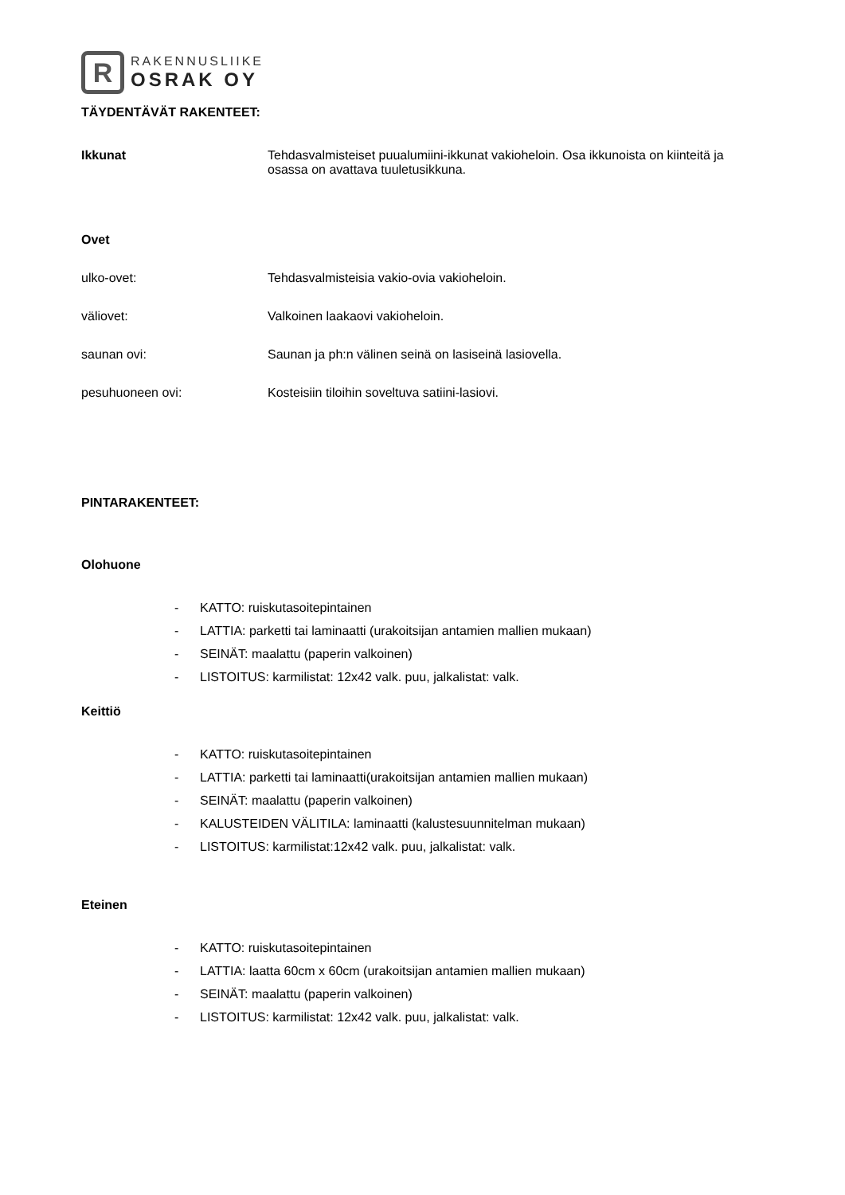R
RAKENNUSLIIKE
OSRAK OY
TÄYDENTÄVÄT RAKENTEET:
Ikkunat Tehdasvalmisteiset puualumiini-ikkunat vakioheloin. Osa ikkunoista on kiinteitä ja osassa on avattava tuuletusikkuna.
Ovet
ulko-ovet: Tehdasvalmisteisia vakio-ovia vakioheloin.
väliovet: Valkoinen laakaovi vakioheloin.
saunan ovi: Saunan ja ph:n välinen seinä on lasiseinä lasiovella.
pesuhuoneen ovi: Kosteisiin tiloihin soveltuva satiini-lasiovi.
PINTARAKENTEET:
Olohuone
- KATTO: ruiskutasoitepintainen
- LATTIA: parketti tai laminaatti (urakoitsijan antamien mallien mukaan)
- SEINÄT: maalattu (paperin valkoinen)
- LISTOITUS: karmilistat: 12x42 valk. puu, jalkalistat: valk.
Keittiö
- KATTO: ruiskutasoitepintainen
- LATTIA: parketti tai laminaatti(urakoitsijan antamien mallien mukaan)
- SEINÄT: maalattu (paperin valkoinen)
- KALUSTEIDEN VÄLITILA: laminaatti (kalustesuunnitelman mukaan)
- LISTOITUS: karmilistat:12x42 valk. puu, jalkalistat: valk.
Eteinen
- KATTO: ruiskutasoitepintainen
- LATTIA: laatta 60cm x 60cm (urakoitsijan antamien mallien mukaan)
- SEINÄT: maalattu (paperin valkoinen)
- LISTOITUS: karmilistat: 12x42 valk. puu, jalkalistat: valk.